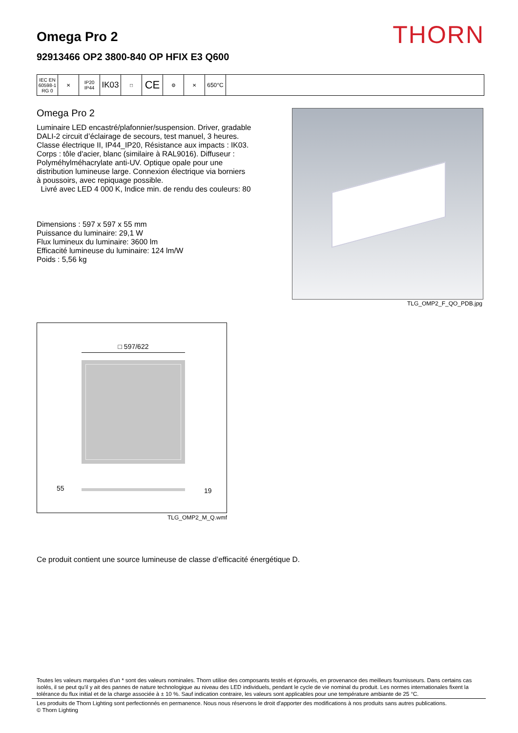Omega Pro 2
92913466 OP2 3800-840 OP HFIX E3 Q600
THORN
IEC EN 60598-1 RG 0
✕ IP20 IP44
IK03
□
CE
⚙ ✕
650°C
Omega Pro 2
Luminaire LED encastré/plafonnier/suspension. Driver, gradable DALI-2 circuit d’éclairage de secours, test manuel, 3 heures. Classe électrique II, IP44_IP20, Résistance aux impacts : IK03. Corps : tôle d'acier, blanc (similaire à RAL9016). Diffuseur : Polyméhylméhacrylate anti-UV. Optique opale pour une distribution lumineuse large. Connexion électrique via borniers à poussoirs, avec repiquage possible.
Livré avec LED 4 000 K, Indice min. de rendu des couleurs: 80
Dimensions : 597 x 597 x 55 mm
Puissance du luminaire: 29,1 W
Flux lumineux du luminaire: 3600 lm
Efficacité lumineuse du luminaire: 124 lm/W
Poids : 5,56 kg
TLG_OMP2_F_QO_PDB.jpg
□ 597/622
55 19
TLG_OMP2_M_Q.wmf
Ce produit contient une source lumineuse de classe d’efficacité énergétique D.
Toutes les valeurs marquées d'un * sont des valeurs nominales. Thorn utilise des composants testés et éprouvés, en provenance des meilleurs fournisseurs. Dans certains cas isolés, il se peut qu’il y ait des pannes de nature technologique au niveau des LED individuels, pendant le cycle de vie nominal du produit. Les normes internationales fixent la tolérance du flux initial et de la charge associée à ± 10 %. Sauf indication contraire, les valeurs sont applicables pour une température ambiante de 25 °C.
Les produits de Thorn Lighting sont perfectionnés en permanence. Nous nous réservons le droit d'apporter des modifications à nos produits sans autres publications.
© Thorn Lighting